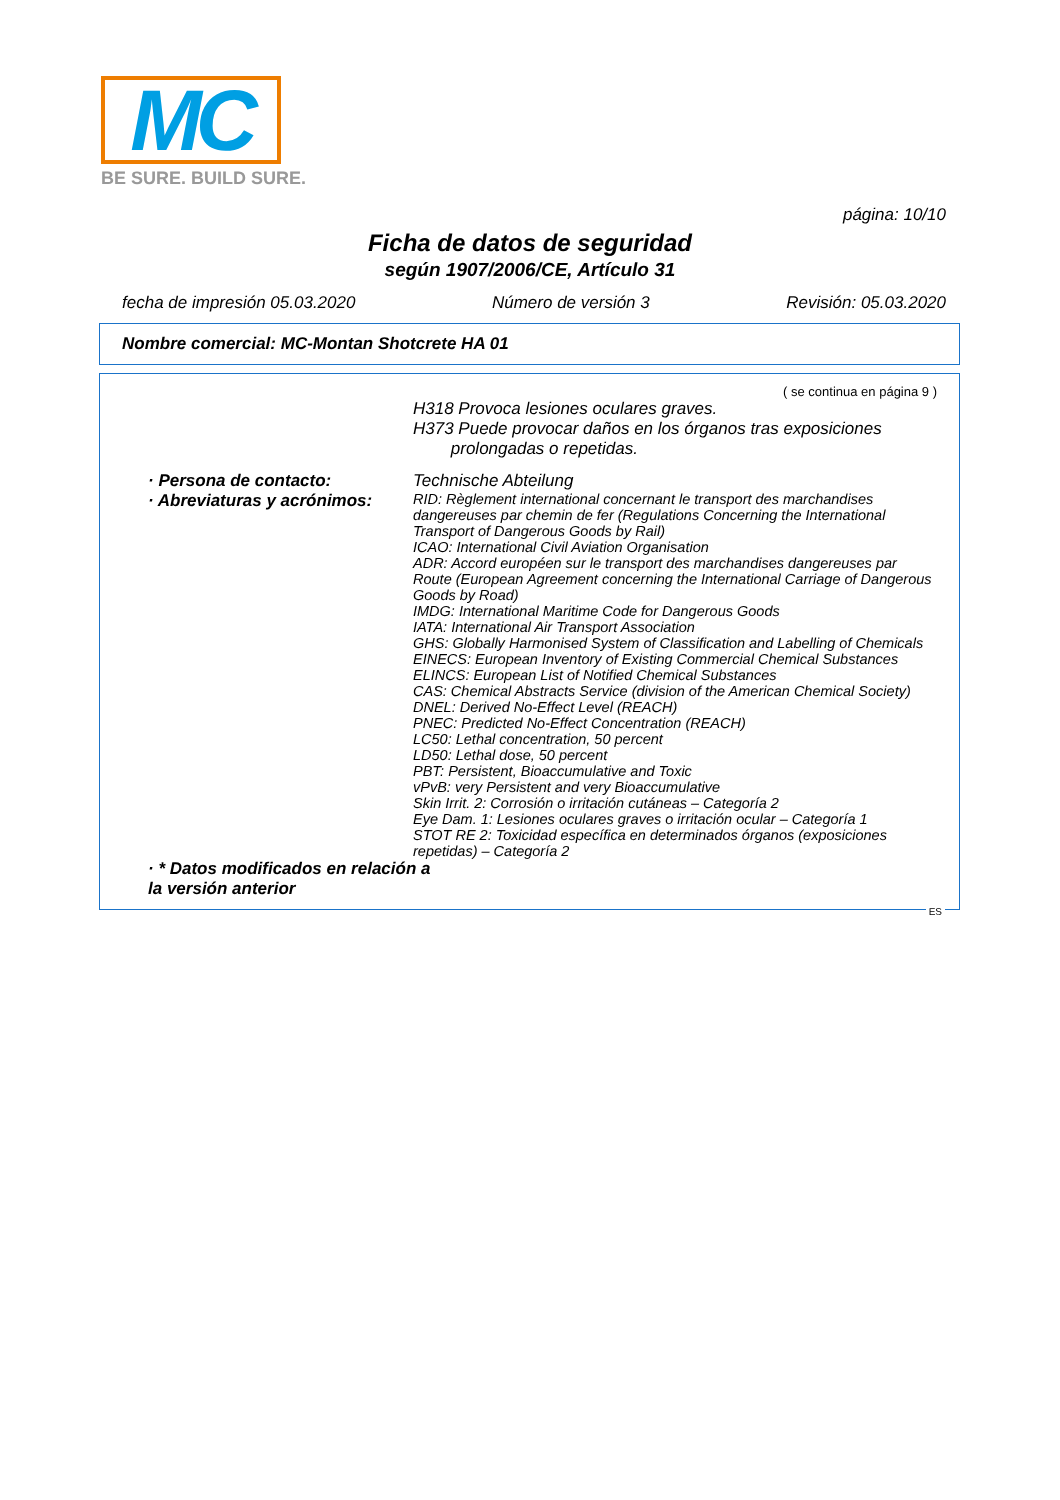MC
BE SURE. BUILD SURE.
página: 10/10
Ficha de datos de seguridad
según 1907/2006/CE, Artículo 31
fecha de impresión 05.03.2020 Número de versión 3 Revisión: 05.03.2020
Nombre comercial: MC-Montan Shotcrete HA 01
( se continua en página 9 )
H318 Provoca lesiones oculares graves.
H373 Puede provocar daños en los órganos tras exposiciones
prolongadas o repetidas.
· Persona de contacto: Technische Abteilung
· Abreviaturas y acrónimos:
RID: Règlement international concernant le transport des marchandises dangereuses par chemin de fer (Regulations Concerning the International Transport of Dangerous Goods by Rail)
ICAO: International Civil Aviation Organisation
ADR: Accord européen sur le transport des marchandises dangereuses par Route (European Agreement concerning the International Carriage of Dangerous Goods by Road)
IMDG: International Maritime Code for Dangerous Goods
IATA: International Air Transport Association
GHS: Globally Harmonised System of Classification and Labelling of Chemicals
EINECS: European Inventory of Existing Commercial Chemical Substances
ELINCS: European List of Notified Chemical Substances
CAS: Chemical Abstracts Service (division of the American Chemical Society)
DNEL: Derived No-Effect Level (REACH)
PNEC: Predicted No-Effect Concentration (REACH)
LC50: Lethal concentration, 50 percent
LD50: Lethal dose, 50 percent
PBT: Persistent, Bioaccumulative and Toxic
vPvB: very Persistent and very Bioaccumulative
Skin Irrit. 2: Corrosión o irritación cutáneas – Categoría 2
Eye Dam. 1: Lesiones oculares graves o irritación ocular – Categoría 1
STOT RE 2: Toxicidad específica en determinados órganos (exposiciones repetidas) – Categoría 2
· * Datos modificados en relación a la versión anterior
ES